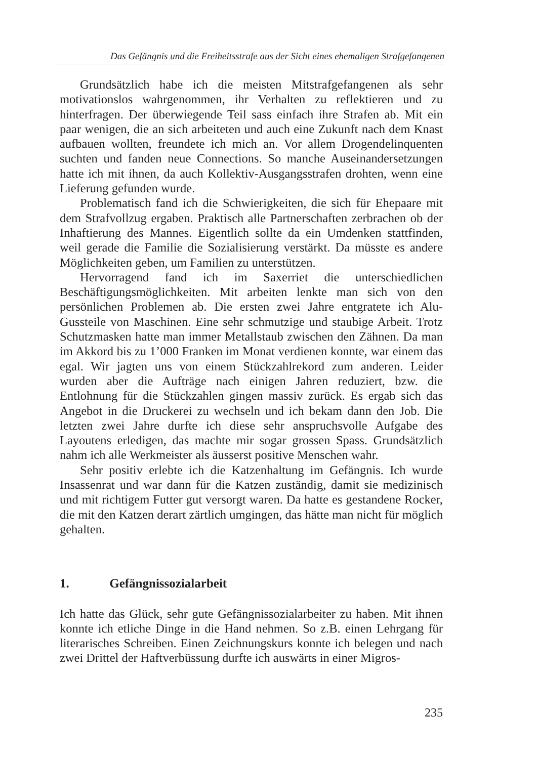Das Gefängnis und die Freiheitsstrafe aus der Sicht eines ehemaligen Strafgefangenen
Grundsätzlich habe ich die meisten Mitstrafgefangenen als sehr motivationslos wahrgenommen, ihr Verhalten zu reflektieren und zu hinterfragen. Der überwiegende Teil sass einfach ihre Strafen ab. Mit ein paar wenigen, die an sich arbeiteten und auch eine Zukunft nach dem Knast aufbauen wollten, freundete ich mich an. Vor allem Drogendelinquenten suchten und fanden neue Connections. So manche Auseinandersetzungen hatte ich mit ihnen, da auch Kollektiv-Ausgangsstrafen drohten, wenn eine Lieferung gefunden wurde.
Problematisch fand ich die Schwierigkeiten, die sich für Ehepaare mit dem Strafvollzug ergaben. Praktisch alle Partnerschaften zerbrachen ob der Inhaftierung des Mannes. Eigentlich sollte da ein Umdenken stattfinden, weil gerade die Familie die Sozialisierung verstärkt. Da müsste es andere Möglichkeiten geben, um Familien zu unterstützen.
Hervorragend fand ich im Saxerriet die unterschiedlichen Beschäftigungsmöglichkeiten. Mit arbeiten lenkte man sich von den persönlichen Problemen ab. Die ersten zwei Jahre entgratete ich Alu-Gussteile von Maschinen. Eine sehr schmutzige und staubige Arbeit. Trotz Schutzmasken hatte man immer Metallstaub zwischen den Zähnen. Da man im Akkord bis zu 1’000 Franken im Monat verdienen konnte, war einem das egal. Wir jagten uns von einem Stückzahlrekord zum anderen. Leider wurden aber die Aufträge nach einigen Jahren reduziert, bzw. die Entlohnung für die Stückzahlen gingen massiv zurück. Es ergab sich das Angebot in die Druckerei zu wechseln und ich bekam dann den Job. Die letzten zwei Jahre durfte ich diese sehr anspruchsvolle Aufgabe des Layoutens erledigen, das machte mir sogar grossen Spass. Grundsätzlich nahm ich alle Werkmeister als äusserst positive Menschen wahr.
Sehr positiv erlebte ich die Katzenhaltung im Gefängnis. Ich wurde Insassenrat und war dann für die Katzen zuständig, damit sie medizinisch und mit richtigem Futter gut versorgt waren. Da hatte es gestandene Rocker, die mit den Katzen derart zärtlich umgingen, das hätte man nicht für möglich gehalten.
1. Gefängnissozialarbeit
Ich hatte das Glück, sehr gute Gefängnissozialarbeiter zu haben. Mit ihnen konnte ich etliche Dinge in die Hand nehmen. So z.B. einen Lehrgang für literarisches Schreiben. Einen Zeichnungskurs konnte ich belegen und nach zwei Drittel der Haftverbüssung durfte ich auswärts in einer Migros-
235